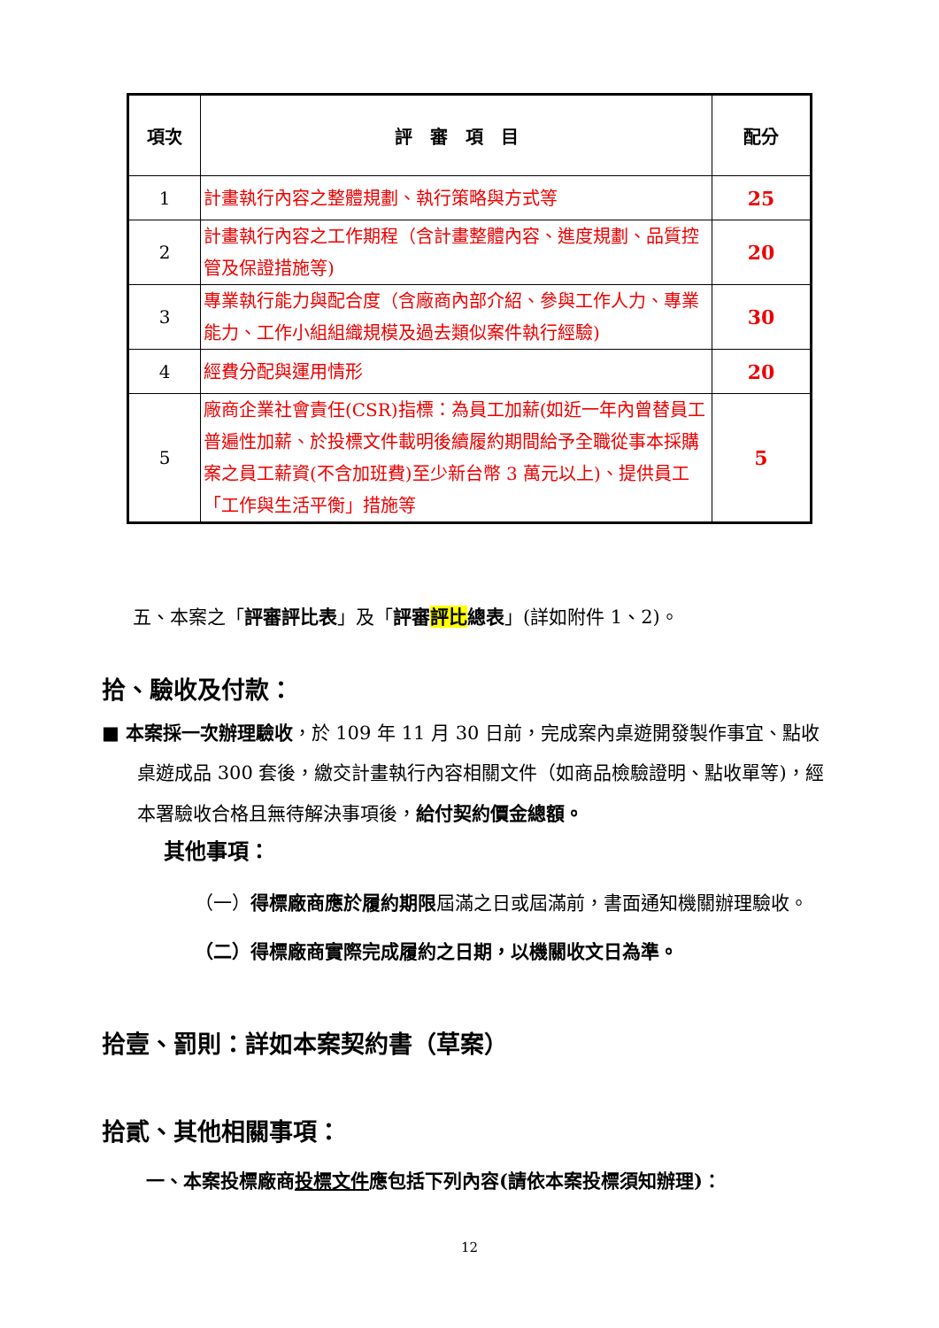| 項次 | 評 審 項 目 | 配分 |
| --- | --- | --- |
| 1 | 計畫執行內容之整體規劃、執行策略與方式等 | 25 |
| 2 | 計畫執行內容之工作期程（含計畫整體內容、進度規劃、品質控管及保證措施等) | 20 |
| 3 | 專業執行能力與配合度（含廠商內部介紹、參與工作人力、專業能力、工作小組組織規模及過去類似案件執行經驗) | 30 |
| 4 | 經費分配與運用情形 | 20 |
| 5 | 廠商企業社會責任(CSR)指標：為員工加薪(如近一年內曾替員工普遍性加薪、於投標文件載明後續履約期間給予全職從事本採購案之員工薪資(不含加班費)至少新台幣 3 萬元以上)、提供員工「工作與生活平衡」措施等 | 5 |
五、本案之「評審評比表」及「評審評比總表」(詳如附件 1、2)。
拾、驗收及付款：
■ 本案採一次辦理驗收，於 109 年 11 月 30 日前，完成案內桌遊開發製作事宜、點收桌遊成品 300 套後，繳交計畫執行內容相關文件（如商品檢驗證明、點收單等)，經本署驗收合格且無待解決事項後，給付契約價金總額。
其他事項：
（一）得標廠商應於履約期限屆滿之日或屆滿前，書面通知機關辦理驗收。
（二）得標廠商實際完成履約之日期，以機關收文日為準。
拾壹、罰則：詳如本案契約書（草案）
拾貳、其他相關事項：
一、本案投標廠商投標文件應包括下列內容(請依本案投標須知辦理)：
12